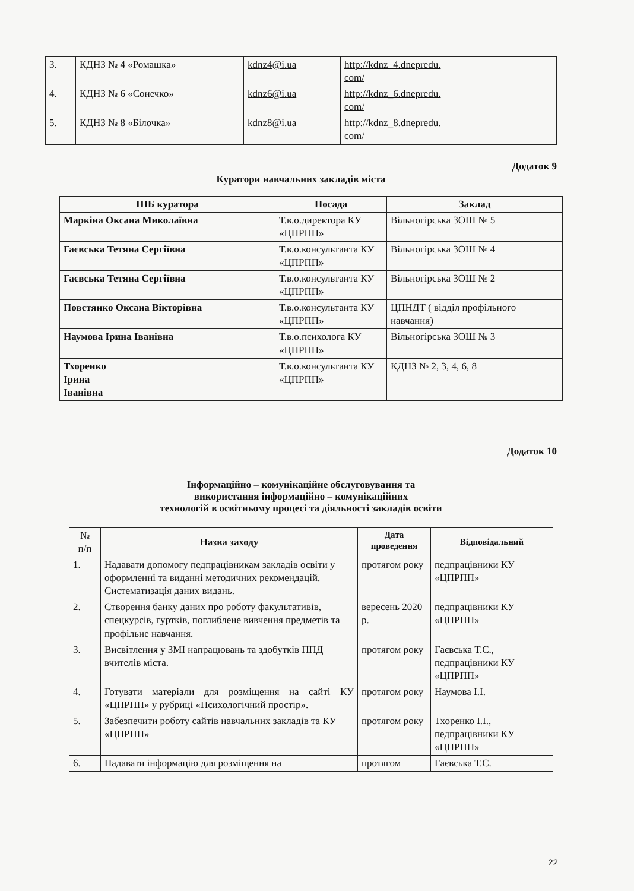| 3. | КДНЗ № 4 «Ромашка» | kdnz4@i.ua | http://kdnz_4.dnepredu. com/ |
| 4. | КДНЗ № 6 «Сонечко» | kdnz6@i.ua | http://kdnz_6.dnepredu. com/ |
| 5. | КДНЗ № 8 «Білочка» | kdnz8@i.ua | http://kdnz_8.dnepredu. com/ |
Додаток 9
Куратори навчальних закладів міста
| ПІБ куратора | Посада | Заклад |
| --- | --- | --- |
| Маркіна Оксана Миколаївна | Т.в.о.директора КУ «ЦПРПП» | Вільногірська ЗОШ № 5 |
| Гаєвська Тетяна Сергіївна | Т.в.о.консультанта КУ «ЦПРПП» | Вільногірська ЗОШ № 4 |
| Гаєвська Тетяна Сергіївна | Т.в.о.консультанта КУ «ЦПРПП» | Вільногірська ЗОШ № 2 |
| Повстянко Оксана Вікторівна | Т.в.о.консультанта КУ «ЦПРПП» | ЦПНДТ ( відділ профільного навчання) |
| Наумова Ірина Іванівна | Т.в.о.психолога КУ «ЦПРПП» | Вільногірська ЗОШ № 3 |
| Тхоренко Ірина Іванівна | Т.в.о.консультанта КУ «ЦПРПП» | КДНЗ № 2, 3, 4, 6, 8 |
Додаток 10
Інформаційно – комунікаційне обслуговування та
використання інформаційно – комунікаційних
технологій в освітньому процесі та діяльності закладів освіти
| № п/п | Назва заходу | Дата проведення | Відповідальний |
| 1. | Надавати допомогу педпрацівникам закладів освіти у оформленні та виданні методичних рекомендацій. Систематизація даних видань. | протягом року | педпрацівники КУ «ЦПРПП» |
| 2. | Створення банку даних про роботу факультативів, спецкурсів, гуртків, поглиблене вивчення предметів та профільне навчання. | вересень 2020 р. | педпрацівники КУ «ЦПРПП» |
| 3. | Висвітлення у ЗМІ напрацювань та здобутків ППД вчителів міста. | протягом року | Гаєвська Т.С., педпрацівники КУ «ЦПРПП» |
| 4. | Готувати матеріали для розміщення на сайті КУ «ЦПРПП» у рубриці «Психологічний простір». | протягом року | Наумова І.І. |
| 5. | Забезпечити роботу сайтів навчальних закладів та КУ «ЦПРПП» | протягом року | Тхоренко І.І., педпрацівники КУ «ЦПРПП» |
| 6. | Надавати інформацію для розміщення на | протягом | Гаєвська Т.С. |
22